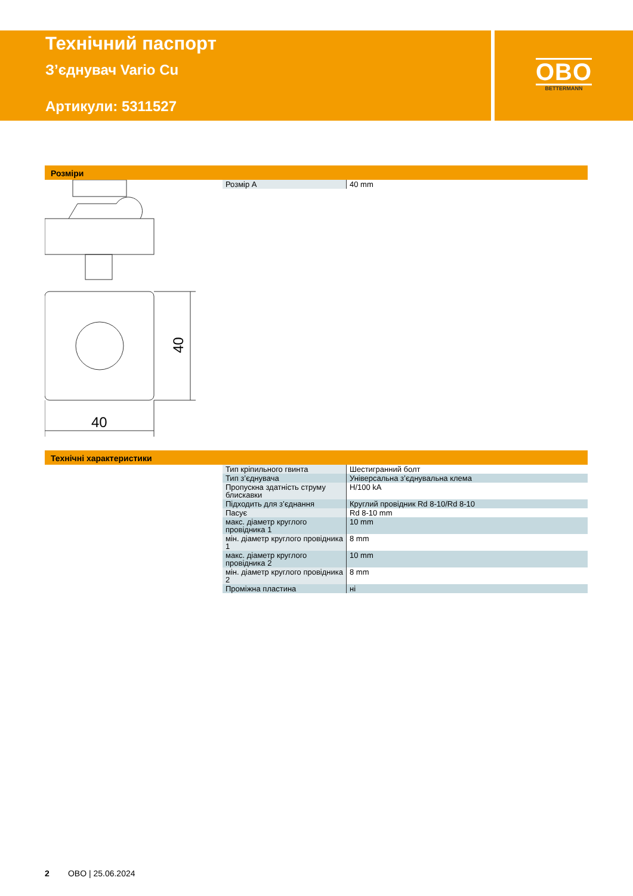Технічний паспорт
З’єднувач Vario Cu
Артикули: 5311527
OBO
BETTERMANN
Розміри
| Розмір A | 40 mm |
40
40
Технічні характеристики
| Тип кріпильного гвинта | Шестигранний болт |
| Тип з’єднувача | Універсальна з’єднувальна клема |
| Пропускна здатність струму блискавки | H/100 kA |
| Підходить для з’єднання | Круглий провідник Rd 8-10/Rd 8-10 |
| Пасує | Rd 8-10 mm |
| макс. діаметр круглого провідника 1 | 10 mm |
| мін. діаметр круглого провідника 1 | 8 mm |
| макс. діаметр круглого провідника 2 | 10 mm |
| мін. діаметр круглого провідника 2 | 8 mm |
| Проміжна пластина | ні |
2 OBO | 25.06.2024